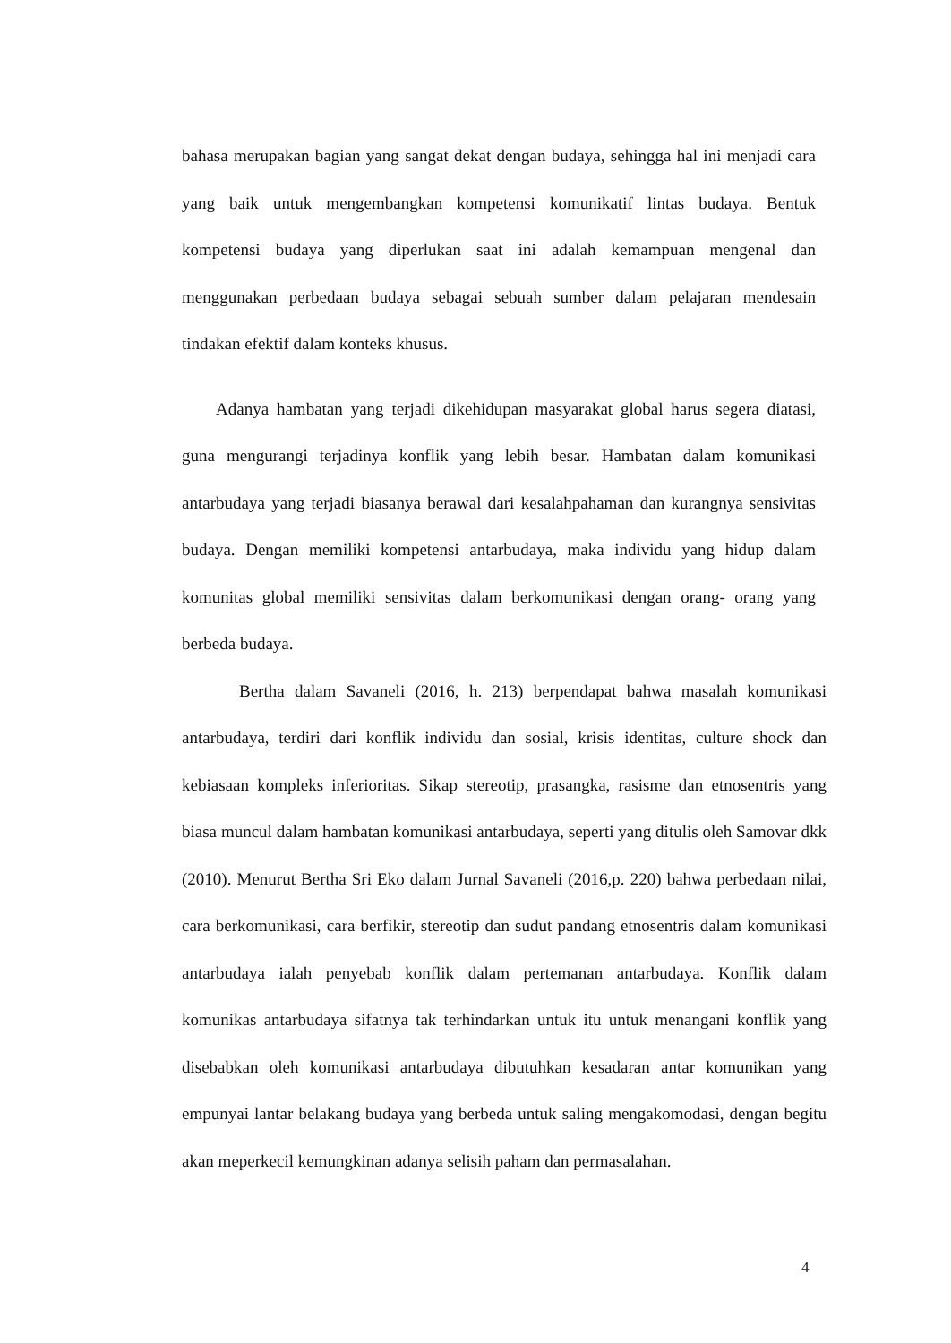bahasa merupakan bagian yang sangat dekat dengan budaya, sehingga hal ini menjadi cara yang baik untuk mengembangkan kompetensi komunikatif lintas budaya. Bentuk kompetensi budaya yang diperlukan saat ini adalah kemampuan mengenal dan menggunakan perbedaan budaya sebagai sebuah sumber dalam pelajaran mendesain tindakan efektif dalam konteks khusus.
Adanya hambatan yang terjadi dikehidupan masyarakat global harus segera diatasi, guna mengurangi terjadinya konflik yang lebih besar. Hambatan dalam komunikasi antarbudaya yang terjadi biasanya berawal dari kesalahpahaman dan kurangnya sensivitas budaya. Dengan memiliki kompetensi antarbudaya, maka individu yang hidup dalam komunitas global memiliki sensivitas dalam berkomunikasi dengan orang- orang yang berbeda budaya.
Bertha dalam Savaneli (2016, h. 213) berpendapat bahwa masalah komunikasi antarbudaya, terdiri dari konflik individu dan sosial, krisis identitas, culture shock dan kebiasaan kompleks inferioritas. Sikap stereotip, prasangka, rasisme dan etnosentris yang biasa muncul dalam hambatan komunikasi antarbudaya, seperti yang ditulis oleh Samovar dkk (2010). Menurut Bertha Sri Eko dalam Jurnal Savaneli (2016,p. 220) bahwa perbedaan nilai, cara berkomunikasi, cara berfikir, stereotip dan sudut pandang etnosentris dalam komunikasi antarbudaya ialah penyebab konflik dalam pertemanan antarbudaya. Konflik dalam komunikas antarbudaya sifatnya tak terhindarkan untuk itu untuk menangani konflik yang disebabkan oleh komunikasi antarbudaya dibutuhkan kesadaran antar komunikan yang empunyai lantar belakang budaya yang berbeda untuk saling mengakomodasi, dengan begitu akan meperkecil kemungkinan adanya selisih paham dan permasalahan.
4